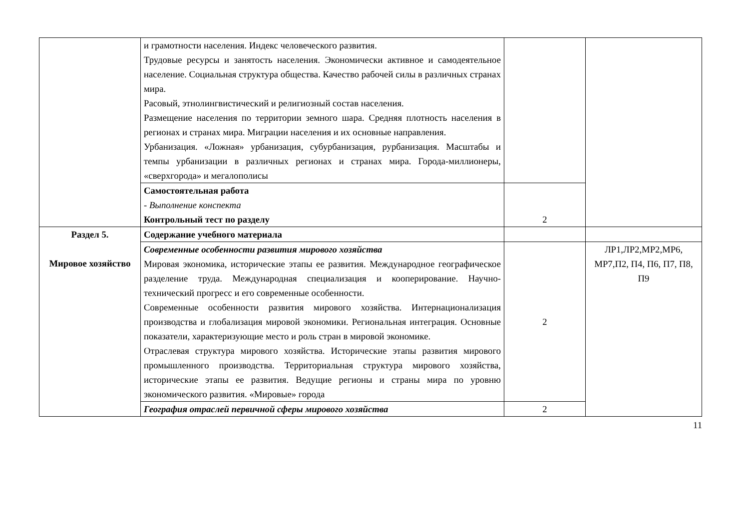| | и грамотности населения. Индекс человеческого развития. Трудовые ресурсы и занятость населения. Экономически активное и самодеятельное население. Социальная структура общества. Качество рабочей силы в различных странах мира. Расовый, этнолингвистический и религиозный состав населения. Размещение населения по территории земного шара. Средняя плотность населения в регионах и странах мира. Миграции населения и их основные направления. Урбанизация. «Ложная» урбанизация, субурбанизация, рурбанизация. Масштабы и темпы урбанизации в различных регионах и странах мира. Города-миллионеры, «сверхгорода» и мегалополисы | | |
| | Самостоятельная работа - Выполнение конспекта Контрольный тест по разделу | 2 | |
| Раздел 5. Мировое хозяйство | Содержание учебного материала | | |
| | Современные особенности развития мирового хозяйства Мировая экономика, исторические этапы ее развития. Международное географическое разделение труда. Международная специализация и кооперирование. Научно-технический прогресс и его современные особенности. Современные особенности развития мирового хозяйства. Интернационализация производства и глобализация мировой экономики. Региональная интеграция. Основные показатели, характеризующие место и роль стран в мировой экономике. Отраслевая структура мирового хозяйства. Исторические этапы развития мирового промышленного производства. Территориальная структура мирового хозяйства, исторические этапы ее развития. Ведущие регионы и страны мира по уровню экономического развития. «Мировые» города | 2 | ЛР1,ЛР2,МР2,МР6, МР7,П2, П4, П6, П7, П8, П9 |
| | География отраслей первичной сферы мирового хозяйства | 2 | |
11